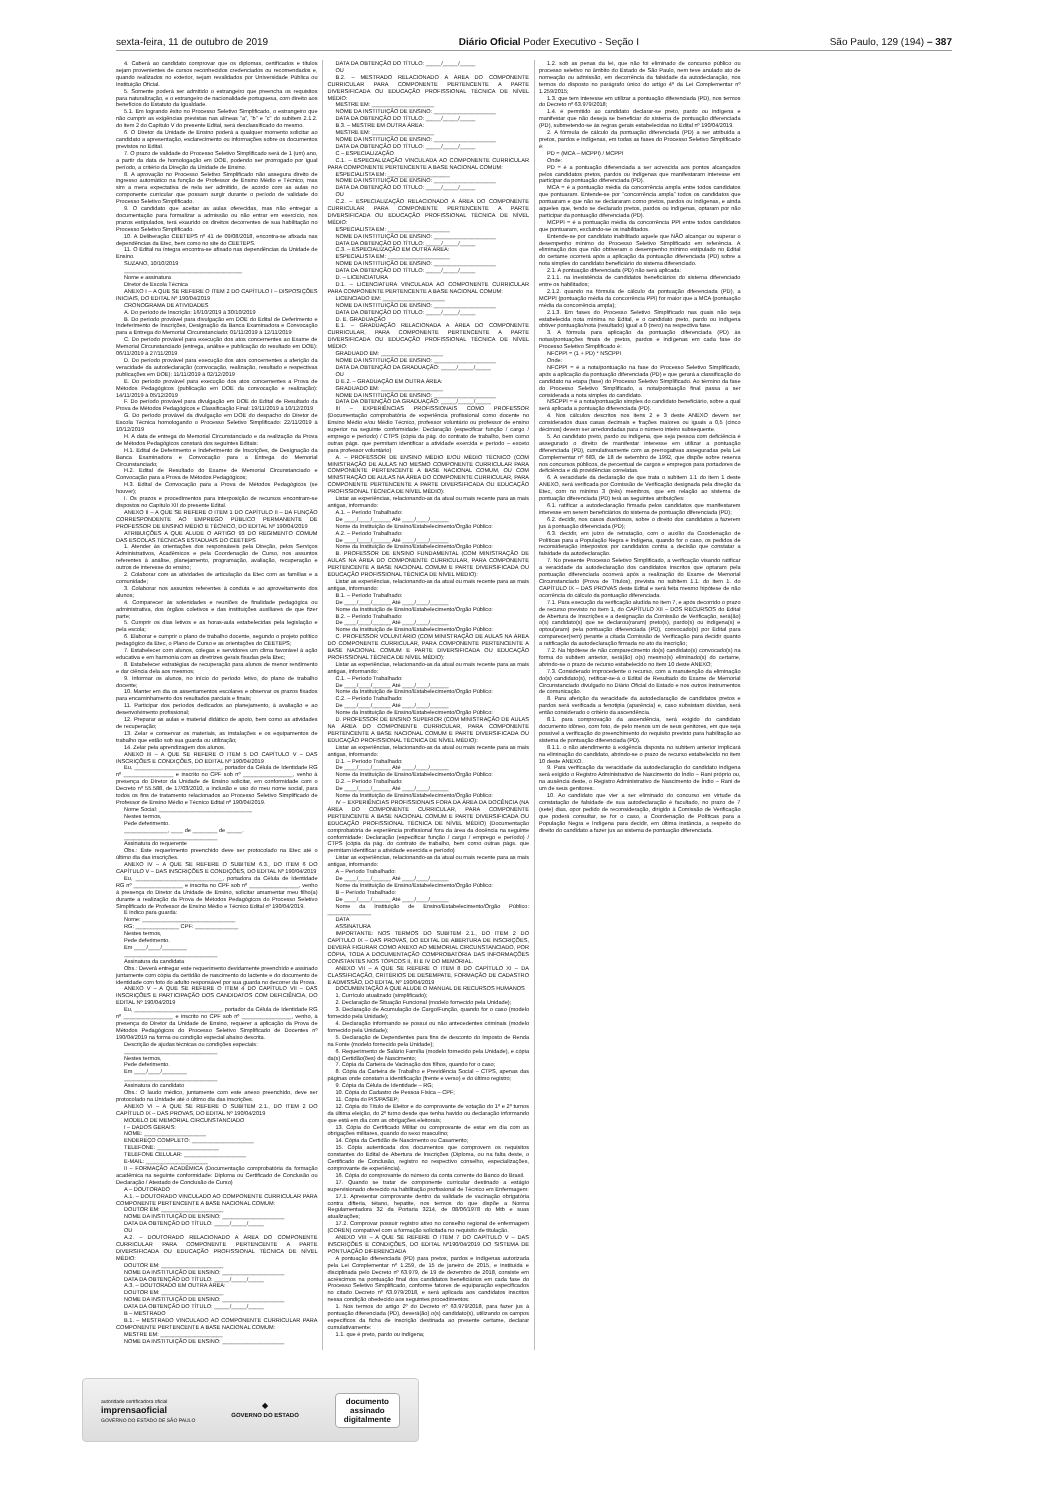sexta-feira, 11 de outubro de 2019 Diário Oficial Poder Executivo - Seção I São Paulo, 129 (194) – 387
4. Caberá ao candidato comprovar que os diplomas, certificados e títulos sejam provenientes de cursos reconhecidos credenciados ou recomendados e, quando realizados no exterior, sejam revalidados por Universidade Pública ou Instituição Oficial.
5. Somente poderá ser admitido o estrangeiro que preencha os requisitos para naturalização, e o estrangeiro de nacionalidade portuguesa, com direito aos benefícios do Estatuto da Igualdade.
5.1. Em logrando êxito no Processo Seletivo Simplificado, o estrangeiro que não cumprir as exigências previstas nas alíneas "a", "b" e "c" do subitem 2.1.2. do item 2 do Capítulo V do presente Edital, será desclassificado do mesmo.
6. O Diretor da Unidade de Ensino poderá a qualquer momento solicitar ao candidato a apresentação, esclarecimento ou informações sobre os documentos previstos no Edital.
7. O prazo de validade do Processo Seletivo Simplificado será de 1 (um) ano, a partir da data de homologação em DOE, podendo ser prorrogado por igual período, a critério da Direção da Unidade de Ensino.
8. A aprovação no Processo Seletivo Simplificado não assegura direito de ingresso automático na função de Professor de Ensino Médio e Técnico, mas sim a mera expectativa de nela ser admitido, de acordo com as aulas no componente curricular que possam surgir durante o período de validade do Processo Seletivo Simplificado.
9. O candidato que aceitar as aulas oferecidas, mas não entregar a documentação para formalizar a admissão ou não entrar em exercício, nos prazos estipulados, terá exaurido os direitos decorrentes de sua habilitação no Processo Seletivo Simplificado.
10. A Deliberação CEETEPS nº 41 de 09/08/2018, encontra-se afixada nas dependências da Etec, bem como no site do CEETEPS.
11. O Edital na íntegra encontra-se afixado nas dependências da Unidade de Ensino.
SUZANO, 10/10/2019
______________________________________
Nome e assinatura
Diretor de Escola Técnica
ANEXO I – A QUE SE REFERE O ITEM 2 DO CAPÍTULO I – DISPOSIÇÕES INICIAIS, DO EDITAL Nº 190/04/2019
CRONOGRAMA DE ATIVIDADES
A. Do período de Inscrição: 16/10/2019 à 30/10/2019
B. Do período provável para divulgação em DOE do Edital de Deferimento e Indeferimento de Inscrições, Designação da Banca Examinadora e Convocação para a Entrega do Memorial Circunstanciado: 01/11/2019 à 12/11/2019
C. Do período provável para execução dos atos concernentes ao Exame de Memorial Circunstanciado (entrega, análise e publicação do resultado em DOE): 06/11/2019 à 27/11/2019
D. Do período provável para execução dos atos concernentes a aferição da veracidade da autodeclaração (convocação, realização, resultado e respectivas publicações em DOE): 11/11/2019 à 02/12/2019
E. Do período provável para execução dos atos concernentes a Prova de Métodos Pedagógicos (publicação em DOE da convocação e realização): 14/11/2019 à 05/12/2019
F. Do período provável para divulgação em DOE do Edital de Resultado da Prova de Métodos Pedagógicos e Classificação Final: 19/11/2019 à 10/12/2019
G. Do período provável da divulgação em DOE do despacho do Diretor de Escola Técnica homologando o Processo Seletivo Simplificado: 22/11/2019 à 10/12/2019
H. A data de entrega do Memorial Circunstanciado e da realização da Prova de Métodos Pedagógicos constará dos seguintes Editais:
H.1. Edital de Deferimento e Indeferimento de Inscrições, de Designação da Banca Examinadora e Convocação para a Entrega do Memorial Circunstanciado;
H.2. Edital de Resultado do Exame de Memorial Circunstanciado e Convocação para a Prova de Métodos Pedagógicos;
H.3. Edital de Convocação para a Prova de Métodos Pedagógicos (se houver);
I. Os prazos e procedimentos para interposição de recursos encontram-se dispostos no Capítulo XII do presente Edital.
ANEXO II – A QUE SE REFERE O ITEM 1 DO CAPÍTULO II – DA FUNÇÃO CORRESPONDENTE AO EMPREGO PÚBLICO PERMANENTE DE PROFESSOR DE ENSINO MÉDIO E TÉCNICO, DO EDITAL Nº 190/04/2019
ATRIBUIÇÕES A QUE ALUDE O ARTIGO 93 DO REGIMENTO COMUM DAS ESCOLAS TÉCNICAS ESTADUAIS DO CEETEPS
1. Atender às orientações dos responsáveis pela Direção, pelos Serviços Administrativos, Acadêmicos e pela Coordenação de Curso, nos assuntos referentes à análise, planejamento, programação, avaliação, recuperação e outros de interesse do ensino;
2. Colaborar com as atividades de articulação da Etec com as famílias e a comunidade;
3. Colaborar nos assuntos referentes à conduta e ao aproveitamento dos alunos;
4. Comparecer às solenidades e reuniões de finalidade pedagógica ou administrativa, dos órgãos coletivos e das instituições auxiliares de que fizer parte;
5. Cumprir os dias letivos e as horas-aula estabelecidas pela legislação e pela escola;
6. Elaborar e cumprir o plano de trabalho docente, segundo o projeto político pedagógico da Etec, o Plano de Curso e as orientações do CEETEPS;
7. Estabelecer com alunos, colegas e servidores um clima favorável à ação educativa e em harmonia com as diretrizes gerais fixadas pela Etec;
8. Estabelecer estratégias de recuperação para alunos de menor rendimento e dar ciência dela aos mesmos;
9. Informar os alunos, no início do período letivo, do plano de trabalho docente;
10. Manter em dia os assentamentos escolares e observar os prazos fixados para encaminhamento dos resultados parciais e finais;
11. Participar dos períodos dedicados ao planejamento, à avaliação e ao desenvolvimento profissional;
12. Preparar as aulas e material didático de apoio, bem como as atividades de recuperação;
13. Zelar e conservar os materiais, as instalações e os equipamentos de trabalho que estão sob sua guarda ou utilização;
14. Zelar pela aprendizagem dos alunos.
ANEXO III – A QUE SE REFERE O ITEM 5 DO CAPÍTULO V – DAS INSCRIÇÕES E CONDIÇÕES, DO EDITAL Nº 190/04/2019
Eu, ____________________________, portador da Célula de Identidade RG nº ________________ e inscrito no CPF sob nº ________________, venho à presença do Diretor da Unidade de Ensino solicitar, em conformidade com o Decreto nº 55.588, de 17/03/2010, a inclusão e uso do meu nome social, para todos os fins de tratamento relacionados ao Processo Seletivo Simplificado de Professor de Ensino Médio e Técnico Edital nº 190/04/2019.
Nome Social: ______________________________
Nestes termos,
Pede deferimento.
______________, ____ de ________ de _____.
______________________________
Assinatura do requerente
Obs.: Este requerimento preenchido deve ser protocolado na Etec até o último dia das inscrições.
ANEXO IV – A QUE SE REFERE O SUBITEM 6.3., DO ITEM 6 DO CAPÍTULO V – DAS INSCRIÇÕES E CONDIÇÕES, DO EDITAL Nº 190/04/2019
Eu, ____________________________, portadora da Célula de Identidade RG nº ________________ e inscrita no CPF sob nº ________________, venho à presença do Diretor da Unidade de Ensino, solicitar amamentar meu filho(a) durante a realização da Prova de Métodos Pedagógicos do Processo Seletivo Simplificado de Professor de Ensino Médio e Técnico Edital nº 190/04/2019.
E indico para guarda:
Nome: ______________________________
RG: ______________ CPF: ______________
Nestes termos,
Pede deferimento.
Em ____/____/________
______________________________
Assinatura da candidata
Obs.: Deverá entregar este requerimento devidamente preenchido e assinado juntamente com cópia da certidão de nascimento do lactente e do documento de identidade com foto do adulto responsável por sua guarda no decorrer da Prova.
ANEXO V – A QUE SE REFERE O ITEM 4 DO CAPÍTULO VII – DAS INSCRIÇÕES E PARTICIPAÇÃO DOS CANDIDATOS COM DEFICIÊNCIA, DO EDITAL Nº 190/04/2019
Eu, ____________________________, portador da Célula de Identidade RG nº ________________ e inscrito no CPF sob nº ________________, venho, à presença do Diretor da Unidade de Ensino, requerer a aplicação da Prova de Métodos Pedagógicos do Processo Seletivo Simplificado de Docentes nº 190/04/2019 na forma ou condição especial abaixo descrita.
Descrição de ajudas técnicas ou condições especiais:
______________________________
Nestes termos,
Pede deferimento.
Em ____/____/________
______________________________
Assinatura do candidato
Obs.: O laudo médico, juntamente com este anexo preenchido, deve ser protocolado na Unidade até o último dia das inscrições.
ANEXO VI – A QUE SE REFERE O SUBITEM 2.1., DO ITEM 2 DO CAPÍTULO IX – DAS PROVAS, DO EDITAL Nº 190/04/2019
MODELO DE MEMORIAL CIRCUNSTANCIADO
I – DADOS GERAIS:
NOME: ____________________
ENDEREÇO COMPLETO: ____________________
TELEFONE: ____________________
TELEFONE CELULAR: ____________________
E-MAIL: ____________________
II – FORMAÇÃO ACADÊMICA (Documentação comprobatória da formação acadêmica na seguinte conformidade: Diploma ou Certificado de Conclusão ou Declaração / Atestado de Conclusão de Curso)
A – DOUTORADO
A.1. – DOUTORADO VINCULADO AO COMPONENTE CURRICULAR PARA COMPONENTE PERTENCENTE A BASE NACIONAL COMUM:
DOUTOR EM: ____________________
NOME DA INSTITUIÇÃO DE ENSINO: ____________________
DATA DA OBTENÇÃO DO TÍTULO: _____/_____/_____
OU
A.2. – DOUTORADO RELACIONADO A ÁREA DO COMPONENTE CURRICULAR PARA COMPONENTE PERTENCENTE A PARTE DIVERSIFICADA OU EDUCAÇÃO PROFISSIONAL TÉCNICA DE NÍVEL MÉDIO:
DOUTOR EM: ____________________
NOME DA INSTITUIÇÃO DE ENSINO: ____________________
DATA DA OBTENÇÃO DO TÍTULO: _____/_____/_____
A.3. – DOUTORADO EM OUTRA ÁREA:
DOUTOR EM: ____________________
NOME DA INSTITUIÇÃO DE ENSINO: ____________________
DATA DA OBTENÇÃO DO TÍTULO: _____/_____/_____
B – MESTRADO
B.1. – MESTRADO VINCULADO AO COMPONENTE CURRICULAR PARA COMPONENTE PERTENCENTE A BASE NACIONAL COMUM:
MESTRE EM: ____________________
NOME DA INSTITUIÇÃO DE ENSINO: ____________________
DATA DA OBTENÇÃO DO TÍTULO: _____/_____/_____
OU
B.2. – MESTRADO RELACIONADO A ÁREA DO COMPONENTE CURRICULAR PARA COMPONENTE PERTENCENTE A PARTE DIVERSIFICADA OU EDUCAÇÃO PROFISSIONAL TÉCNICA DE NÍVEL MÉDIO:
MESTRE EM: ____________________
NOME DA INSTITUIÇÃO DE ENSINO: ____________________
DATA DA OBTENÇÃO DO TÍTULO: _____/_____/_____
B.3. – MESTRE EM OUTRA ÁREA:
MESTRE EM: ____________________
NOME DA INSTITUIÇÃO DE ENSINO: ____________________
DATA DA OBTENÇÃO DO TÍTULO: _____/_____/_____
C – ESPECIALIZAÇÃO
C.1. – ESPECIALIZAÇÃO VINCULADA AO COMPONENTE CURRICULAR PARA COMPONENTE PERTENCENTE A BASE NACIONAL COMUM:
ESPECIALISTA EM: ____________________
NOME DA INSTITUIÇÃO DE ENSINO: ____________________
DATA DA OBTENÇÃO DO TÍTULO: _____/_____/_____
OU
C.2. – ESPECIALIZAÇÃO RELACIONADO A ÁREA DO COMPONENTE CURRICULAR PARA COMPONENTE PERTENCENTE A PARTE DIVERSIFICADA OU EDUCAÇÃO PROFISSIONAL TÉCNICA DE NÍVEL MÉDIO:
ESPECIALISTA EM: ____________________
NOME DA INSTITUIÇÃO DE ENSINO: ____________________
DATA DA OBTENÇÃO DO TÍTULO: _____/_____/_____
C.3. – ESPECIALIZAÇÃO EM OUTRA ÁREA:
ESPECIALISTA EM: ____________________
NOME DA INSTITUIÇÃO DE ENSINO: ____________________
DATA DA OBTENÇÃO DO TÍTULO: _____/_____/_____
D. – LICENCIATURA
D.1. – LICENCIATURA VINCULADA AO COMPONENTE CURRICULAR PARA COMPONENTE PERTENCENTE A BASE NACIONAL COMUM:
LICENCIADO EM: ____________________
NOME DA INSTITUIÇÃO DE ENSINO: ____________________
DATA DA OBTENÇÃO DO TÍTULO: _____/_____/_____
D. E. GRADUAÇÃO
E.1. – GRADUAÇÃO RELACIONADA A ÁREA DO COMPONENTE CURRICULAR, PARA COMPONENTE PERTENCENTE A PARTE DIVERSIFICADA OU EDUCAÇÃO PROFISSIONAL TÉCNICA DE NÍVEL MÉDIO:
GRADUADO EM: ____________________
NOME DA INSTITUIÇÃO DE ENSINO: ____________________
DATA DA OBTENÇÃO DA GRADUAÇÃO: _____/_____/_____
OU
D E.2. – GRADUAÇÃO EM OUTRA ÁREA:
GRADUADO EM: ____________________
NOME DA INSTITUIÇÃO DE ENSINO: ____________________
DATA DA OBTENÇÃO DA GRADUAÇÃO: _____/_____/_____
III – EXPERIÊNCIAS PROFISSIONAIS COMO PROFESSOR (Documentação comprobatória de experiência profissional como docente no Ensino Médio e/ou Médio Técnico, professor voluntário ou professor de ensino superior na seguinte conformidade: Declaração (especificar função / cargo / emprego e período) / CTPS (cópia da pág. do contrato de trabalho, bem como outras págs. que permitam identificar a atividade exercida e período – exceto para professor voluntário)
A. – PROFESSOR DE ENSINO MÉDIO E/OU MÉDIO TÉCNICO (COM MINISTRAÇÃO DE AULAS NO MESMO COMPONENTE CURRICULAR PARA COMPONENTE PERTENCENTE A BASE NACIONAL COMUM, OU COM MINISTRAÇÃO DE AULAS NA ÁREA DO COMPONENTE CURRICULAR, PARA COMPONENTE PERTENCENTE A PARTE DIVERSIFICADA OU EDUCAÇÃO PROFISSIONAL TÉCNICA DE NÍVEL MÉDIO):
Listar as experiências, relacionando-as da atual ou mais recente para as mais antigas, informando:
A.1. – Período Trabalhado:
De ____/____/______ Até ____/____/______
Nome da Instituição de Ensino/Estabelecimento/Órgão Público:
A.2. – Período Trabalhado:
De ____/____/______ Até ____/____/______
Nome da Instituição de Ensino/Estabelecimento/Órgão Público:
B. PROFESSOR DE ENSINO FUNDAMENTAL (COM MINISTRAÇÃO DE AULAS NA ÁREA DO COMPONENTE CURRICULAR, PARA COMPONENTE PERTENCENTE A BASE NACIONAL COMUM E PARTE DIVERSIFICADA OU EDUCAÇÃO PROFISSIONAL TÉCNICA DE NÍVEL MÉDIO):
Listar as experiências, relacionando-as da atual ou mais recente para as mais antigas, informando:
B.1. – Período Trabalhado:
De ____/____/______ Até ____/____/______
Nome da Instituição de Ensino/Estabelecimento/Órgão Público:
B.2. – Período Trabalhado:
De ____/____/______ Até ____/____/______
Nome da Instituição de Ensino/Estabelecimento/Órgão Público:
C. PROFESSOR VOLUNTÁRIO (COM MINISTRAÇÃO DE AULAS NA ÁREA DO COMPONENTE CURRICULAR, PARA COMPONENTE PERTENCENTE A BASE NACIONAL COMUM E PARTE DIVERSIFICADA OU EDUCAÇÃO PROFISSIONAL TÉCNICA DE NÍVEL MÉDIO):
Listar as experiências, relacionando-as da atual ou mais recente para as mais antigas, informando:
C.1. – Período Trabalhado:
De ____/____/______ Até ____/____/______
Nome da Instituição de Ensino/Estabelecimento/Órgão Público:
C.2. – Período Trabalhado:
De ____/____/______ Até ____/____/______
Nome da Instituição de Ensino/Estabelecimento/Órgão Público:
D. PROFESSOR DE ENSINO SUPERIOR (COM MINISTRAÇÃO DE AULAS NA ÁREA DO COMPONENTE CURRICULAR, PARA COMPONENTE PERTENCENTE A BASE NACIONAL COMUM E PARTE DIVERSIFICADA OU EDUCAÇÃO PROFISSIONAL TÉCNICA DE NÍVEL MÉDIO):
Listar as experiências, relacionando-as da atual ou mais recente para as mais antigas, informando:
D.1. – Período Trabalhado:
De ____/____/______ Até ____/____/______
Nome da Instituição de Ensino/Estabelecimento/Órgão Público:
D.2. – Período Trabalhado:
De ____/____/______ Até ____/____/______
Nome da Instituição de Ensino/Estabelecimento/Órgão Público:
IV – EXPERIÊNCIAS PROFISSIONAIS FORA DA ÁREA DA DOCÊNCIA (NA ÁREA DO COMPONENTE CURRICULAR, PARA COMPONENTE PERTENCENTE A BASE NACIONAL COMUM E PARTE DIVERSIFICADA OU EDUCAÇÃO PROFISSIONAL TÉCNICA DE NÍVEL MÉDIO) (Documentação comprobatória de experiência profissional fora da área da docência na seguinte conformidade: Declaração (especificar função / cargo / emprego e período) / CTPS (cópia da pág. do contrato de trabalho, bem como outras págs. que permitam identificar a atividade exercida e período)
Listar as experiências, relacionando-as da atual ou mais recente para as mais antigas, informando:
A – Período Trabalhado:
De ____/____/______ Até ____/____/______
Nome da Instituição de Ensino/Estabelecimento/Órgão Público:
B – Período Trabalhado:
De ____/____/______ Até ____/____/______
Nome da Instituição de Ensino/Estabelecimento/Órgão Público: ______________
DATA
ASSINATURA
IMPORTANTE: NOS TERMOS DO SUBITEM 2.1., DO ITEM 2 DO CAPÍTULO IX – DAS PROVAS, DO EDITAL DE ABERTURA DE INSCRIÇÕES, DEVERÁ FIGURAR COMO ANEXO AO MEMORIAL CIRCUNSTANCIADO, POR CÓPIA, TODA A DOCUMENTAÇÃO COMPROBATÓRIA DAS INFORMAÇÕES CONSTANTES NOS TÓPICOS II, III E IV DO MEMORIAL.
ANEXO VII – A QUE SE REFERE O ITEM 8 DO CAPÍTULO XI – DA CLASSIFICAÇÃO, CRITÉRIOS DE DESEMPATE, FORMAÇÃO DE CADASTRO E ADMISSÃO, DO EDITAL Nº 190/04/2019
DOCUMENTAÇÃO A QUE ALUDE O MANUAL DE RECURSOS HUMANOS
1. Currículo atualizado (simplificado);
2. Declaração de Situação Funcional (modelo fornecido pela Unidade);
3. Declaração de Acumulação de Cargo/Função, quando for o caso (modelo fornecido pela Unidade);
4. Declaração informando se possui ou não antecedentes criminais (modelo fornecido pela Unidade);
5. Declaração de Dependentes para fins de desconto do Imposto de Renda na Fonte (modelo fornecido pela Unidade);
6. Requerimento de Salário Família (modelo fornecido pela Unidade), e cópia da(s) Certidão(ões) de Nascimento;
7. Cópia da Carteira de Vacinação dos filhos, quando for o caso;
8. Cópia da Carteira de Trabalho e Previdência Social – CTPS, apenas das páginas onde constam a identificação (frente e verso) e do último registro;
9. Cópia da Célula de Identidade – RG;
10. Cópia do Cadastro de Pessoa Física – CPF;
11. Cópia do PIS/PASEP;
12. Cópia do Título de Eleitor e do comprovante de votação do 1º e 2º turnos da última eleição, do 2º turno desde que tenha havido ou declaração informando que está em dia com as obrigações eleitorais;
13. Cópia do Certificado Militar ou comprovante de estar em dia com as obrigações militares, quando do sexo masculino;
14. Cópia da Certidão de Nascimento ou Casamento;
15. Cópia autenticada dos documentos que comprovem os requisitos constantes do Edital de Abertura de Inscrições (Diploma, ou na falta deste, o Certificado de Conclusão, registro no respectivo conselho, especializações, comprovante de experiência).
16. Cópia do comprovante do número da conta corrente do Banco do Brasil.
17. Quando se tratar de componente curricular destinado a estágio supervisionado oferecido na habilitação profissional de Técnico em Enfermagem:
17.1. Apresentar comprovante dentro da validade de vacinação obrigatória contra difteria, tétano, hepatite, nos termos do que dispõe a Norma Regulamentadora 32 da Portaria 3214, de 08/06/1978 do Mtb e suas atualizações;
17.2. Comprovar possuir registro ativo no conselho regional de enfermagem (COREN) compatível com a formação solicitada no requisito de titulação.
ANEXO VIII – A QUE SE REFERE O ITEM 7 DO CAPÍTULO V – DAS INSCRIÇÕES E CONDIÇÕES, DO EDITAL Nº190/04/2019 DO SISTEMA DE PONTUAÇÃO DIFERENCIADA
A pontuação diferenciada (PD) para pretos, pardos e indígenas autorizada pela Lei Complementar nº 1.259, de 15 de janeiro de 2015, e instituída e disciplinada pelo Decreto nº 63.979, de 19 de dezembro de 2018, consiste em acréscimos na pontuação final dos candidatos beneficiários em cada fase do Processo Seletivo Simplificado, conforme fatores de equiparação especificados no citado Decreto nº 63.979/2018, e será aplicada aos candidatos inscritos nessa condição obedecido aos seguintes procedimentos:
1. Nos termos do artigo 2º do Decreto nº 63.979/2018, para fazer jus à pontuação diferenciada (PD), deverá(ão) o(s) candidato(s), utilizando os campos específicos da ficha de inscrição destinada ao presente certame, declarar cumulativamente:
1.1. que é preto, pardo ou indígena;
1.2. sob as penas da lei, que não foi eliminado de concurso público ou processo seletivo no âmbito do Estado de São Paulo, nem teve anulado ato de nomeação ou admissão, em decorrência da falsidade da autodeclaração, nos termos do disposto no parágrafo único do artigo 4º da Lei Complementar nº 1.259/2015;
1.3. que tem interesse em utilizar a pontuação diferenciada (PD), nos termos do Decreto nº 63.979/2018;
1.4. é permitido ao candidato declarar-se preto, pardo ou indígena e manifestar que não deseja se beneficiar do sistema de pontuação diferenciada (PD), submetendo-se às regras gerais estabelecidas no Edital nº 190/04/2019.
2. A fórmula de cálculo da pontuação diferenciada (PD) a ser atribuída a pretos, pardos e indígenas, em todas as fases do Processo Seletivo Simplificado é:
PD = (MCA – MCPPI) / MCPPI
Onde:
PD = é a pontuação diferenciada a ser acrescida aos pontos alcançados pelos candidatos pretos, pardos ou indígenas que manifestaram interesse em participar da pontuação diferenciada (PD).
MCA = é a pontuação média da concorrência ampla entre todos candidatos que pontuaram. Entende-se por "concorrência ampla" todos os candidatos que pontuaram e que não se declararam como pretos, pardos ou indígenas, e ainda aqueles que, tendo se declarado pretos, pardos ou indígenas, optaram por não participar da pontuação diferenciada (PD).
MCPPI = é a pontuação média da concorrência PPI entre todos candidatos que pontuaram, excluindo-se os inabilitados.
Entende-se por candidato inabilitado aquele que NÃO alcançar ou superar o desempenho mínimo do Processo Seletivo Simplificado em referência. A eliminação dos que não obtiveram o desempenho mínimo estipulado no Edital do certame ocorrerá após a aplicação da pontuação diferenciada (PD) sobre a nota simples do candidato beneficiário do sistema diferenciado.
2.1. A pontuação diferenciada (PD) não será aplicada:
2.1.1. na inexistência de candidatos beneficiários do sistema diferenciado entre os habilitados;
2.1.2. quando na fórmula de cálculo da pontuação diferenciada (PD), a MCPPI (pontuação média da concorrência PPI) for maior que a MCA (pontuação média da concorrência ampla);
2.1.3. Em fases do Processo Seletivo Simplificado nas quais não seja estabelecida nota mínima no Edital, e o candidato preto, pardo ou indígena obtiver pontuação/nota (resultado) igual a 0 (zero) na respectiva fase.
3. A fórmula para aplicação da pontuação diferenciada (PD) às notas/pontuações finais de pretos, pardos e indígenas em cada fase do Processo Seletivo Simplificado é:
NFCPPI = (1 + PD) * NSCPPI
Onde:
NFCPPI = é a nota/pontuação na fase do Processo Seletivo Simplificado, após a aplicação da pontuação diferenciada (PD) e que gerará a classificação do candidato na etapa (fase) do Processo Seletivo Simplificado. Ao término da fase do Processo Seletivo Simplificado, a nota/pontuação final passa a ser considerada a nota simples do candidato.
NSCPPI = é a nota/pontuação simples do candidato beneficiário, sobre a qual será aplicada a pontuação diferenciada (PD).
4. Nos cálculos descritos nos itens 2 e 3 deste ANEXO devem ser considerados duas casas decimais e frações maiores ou iguais a 0,5 (cinco décimos) devem ser arredondadas para o número inteiro subsequente.
5. Ao candidato preto, pardo ou indígena, que seja pessoa com deficiência é assegurado o direito de manifestar interesse em utilizar a pontuação diferenciada (PD), cumulativamente com as prerrogativas asseguradas pela Lei Complementar nº 683, de 18 de setembro de 1992, que dispõe sobre reserva nos concursos públicos, de percentual de cargos e empregos para portadores de deficiência e dá providências correlatas.
6. A veracidade da declaração de que trata o subitem 1.1 do item 1 deste ANEXO, será verificada por Comissão de Verificação designada pela direção da Etec, com no mínimo 3 (três) membros, que em relação ao sistema de pontuação diferenciada (PD) terá as seguintes atribuições:
6.1. ratificar a autodeclaração firmada pelos candidatos que manifestarem interesse em serem beneficiários do sistema de pontuação diferenciada (PD);
6.2. decidir, nos casos duvidosos, sobre o direito dos candidatos a fazerem jus à pontuação diferenciada (PD);
6.3. decidir, em juízo de retratação, com o auxílio da Coordenação de Políticas para a População Negra e Indígena, quando for o caso, os pedidos de reconsideração interpostos por candidatos contra a decisão que constatar a falsidade da autodeclaração.
7. No presente Processo Seletivo Simplificado, a verificação visando ratificar a veracidade da autodeclaração dos candidatos inscritos que optaram pela pontuação diferenciada ocorrerá após a realização do Exame de Memorial Circunstanciado (Prova de Títulos), prevista no subitem 1.1. do item 1. do CAPÍTULO IX – DAS PROVAS deste Edital e será feita mesmo hipótese de não ocorrência do cálculo da pontuação diferenciada.
7.1. Para execução da verificação aludida no item 7, e após decorrido o prazo de recurso previsto no item 1, do CAPÍTULO XII – DOS RECURSOS do Edital de Abertura de Inscrições e a designação da Comissão de Verificação, será(ão) o(s) candidato(s) que se declarou(raram) preto(s), pardo(s) ou indígena(s) e optou(aram) pela pontuação diferenciada (PD), convocado(s) por Edital para comparecer(rem) perante a citada Comissão de Verificação para decidir quanto a ratificação da autodeclaração firmada no ato da inscrição;
7.2. Na hipótese de não comparecimento do(s) candidato(s) convocado(s) na forma do subitem anterior, será(ão) o(s) mesmo(s) eliminado(s) do certame, abrindo-se o prazo de recurso estabelecido no item 10 deste ANEXO;
7.3. Considerado improcedente o recurso, com a manutenção da eliminação do(s) candidato(s), retificar-se-á o Edital de Resultado do Exame de Memorial Circunstanciado divulgado no Diário Oficial do Estado e nos outros instrumentos de comunicação.
8. Para aferição da veracidade da autodeclaração de candidatos pretos e pardos será verificada a fenotipia (aparência) e, caso subsistam dúvidas, será então considerado o critério da ascendência.
8.1. para comprovação da ascendência, será exigido do candidato documento idôneo, com foto, de pelo menos um de seus genitores, em que seja possível a verificação do preenchimento do requisito previsto para habilitação ao sistema de pontuação diferenciada (PD).
8.1.1. o não atendimento à exigência disposta no subitem anterior implicará na eliminação do candidato, abrindo-se o prazo de recurso estabelecido no item 10 deste ANEXO.
9. Para verificação da veracidade da autodeclaração do candidato indígena será exigido o Registro Administrativo de Nascimento do Índio – Rani próprio ou, na ausência deste, o Registro Administrativo de Nascimento de Índio – Rani de um de seus genitores.
10. Ao candidato que vier a ser eliminado do concurso em virtude da constatação de falsidade de sua autodeclaração é facultado, no prazo de 7 (sete) dias, opor pedido de reconsideração, dirigido à Comissão de Verificação que poderá consultar, se for o caso, a Coordenação de Políticas para a População Negra e Indígena para decidir, em última instância, a respeito do direito do candidato a fazer jus ao sistema de pontuação diferenciada.
autoridade certificadora oficial
imprensaoficial
GOVERNO DO ESTADO DE SÃO PAULO
◆
GOVERNO DO ESTADO
documento
assinado
digitalmente